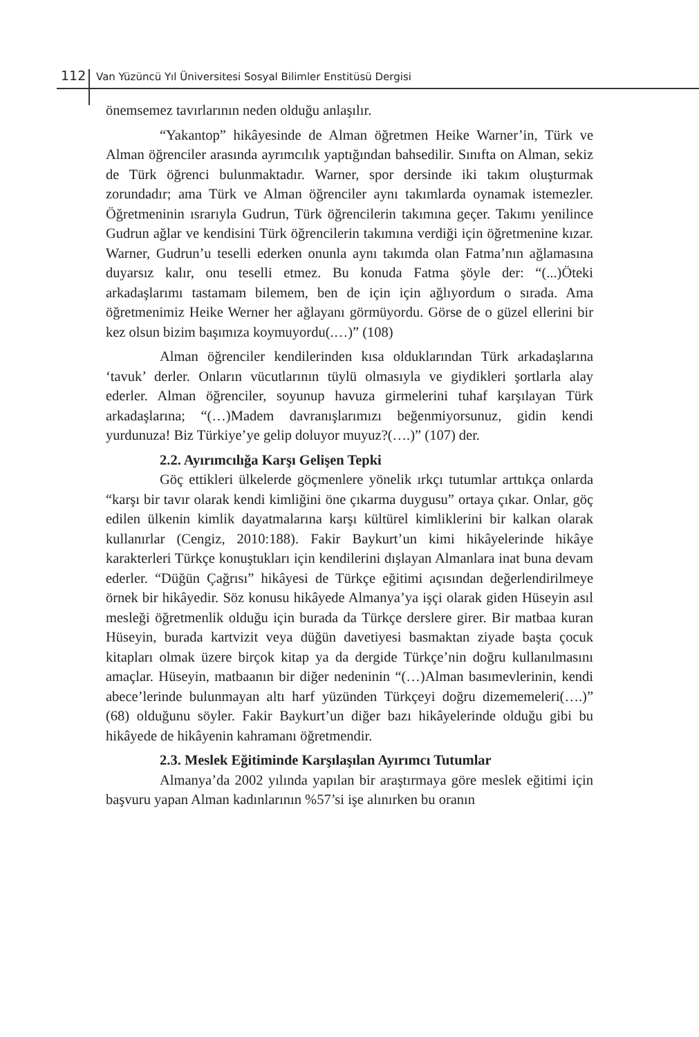112 Van Yüzüncü Yıl Üniversitesi Sosyal Bilimler Enstitüsü Dergisi
önemsemez tavırlarının neden olduğu anlaşılır.
“Yakantop” hikâyesinde de Alman öğretmen Heike Warner’in, Türk ve Alman öğrenciler arasında ayrımcılık yaptığından bahsedilir. Sınıfta on Alman, sekiz de Türk öğrenci bulunmaktadır. Warner, spor dersinde iki takım oluşturmak zorundadır; ama Türk ve Alman öğrenciler aynı takımlarda oynamak istemezler. Öğretmeninin ısrarıyla Gudrun, Türk öğrencilerin takımına geçer. Takımı yenilince Gudrun ağlar ve kendisini Türk öğrencilerin takımına verdiği için öğretmenine kızar. Warner, Gudrun’u teselli ederken onunla aynı takımda olan Fatma’nın ağlamasına duyarsız kalır, onu teselli etmez. Bu konuda Fatma şöyle der: “(...)Öteki arkadaşlarımı tastamam bilemem, ben de için için ağlıyordum o sırada. Ama öğretmenimiz Heike Werner her ağlayanı görmüyordu. Görse de o güzel ellerini bir kez olsun bizim başımıza koymuyordu(.…)” (108)
Alman öğrenciler kendilerinden kısa olduklarından Türk arkadaşlarına ‘tavuk’ derler. Onların vücutlarının tüylü olmasıyla ve giydikleri şortlarla alay ederler. Alman öğrenciler, soyunup havuza girmelerini tuhaf karşılayan Türk arkadaşlarına; “(…)Madem davranışlarımızı beğenmiyorsunuz, gidin kendi yurdunuza! Biz Türkiye’ye gelip doluyor muyuz?(….)” (107) der.
2.2. Ayırımcılığa Karşı Gelişen Tepki
Göç ettikleri ülkelerde göçmenlere yönelik ırkçı tutumlar arttıkça onlarda “karşı bir tavır olarak kendi kimliğini öne çıkarma duygusu” ortaya çıkar. Onlar, göç edilen ülkenin kimlik dayatmalarına karşı kültürel kimliklerini bir kalkan olarak kullanırlar (Cengiz, 2010:188). Fakir Baykurt’un kimi hikâyelerinde hikâye karakterleri Türkçe konuştukları için kendilerini dışlayan Almanlara inat buna devam ederler. “Düğün Çağrısı” hikâyesi de Türkçe eğitimi açısından değerlendirilmeye örnek bir hikâyedir. Söz konusu hikâyede Almanya’ya işçi olarak giden Hüseyin asıl mesleği öğretmenlik olduğu için burada da Türkçe derslere girer. Bir matbaa kuran Hüseyin, burada kartvizit veya düğün davetiyesi basmaktan ziyade başta çocuk kitapları olmak üzere birçok kitap ya da dergide Türkçe’nin doğru kullanılmasını amaçlar. Hüseyin, matbaanın bir diğer nedeninin “(…)Alman basımevlerinin, kendi abece’lerinde bulunmayan altı harf yüzünden Türkçeyi doğru dizememeleri(….)” (68) olduğunu söyler. Fakir Baykurt’un diğer bazı hikâyelerinde olduğu gibi bu hikâyede de hikâyenin kahramanı öğretmendir.
2.3. Meslek Eğitiminde Karşılaşılan Ayırımcı Tutumlar
Almanya’da 2002 yılında yapılan bir araştırmaya göre meslek eğitimi için başvuru yapan Alman kadınlarının %57’si işe alınırken bu oranın